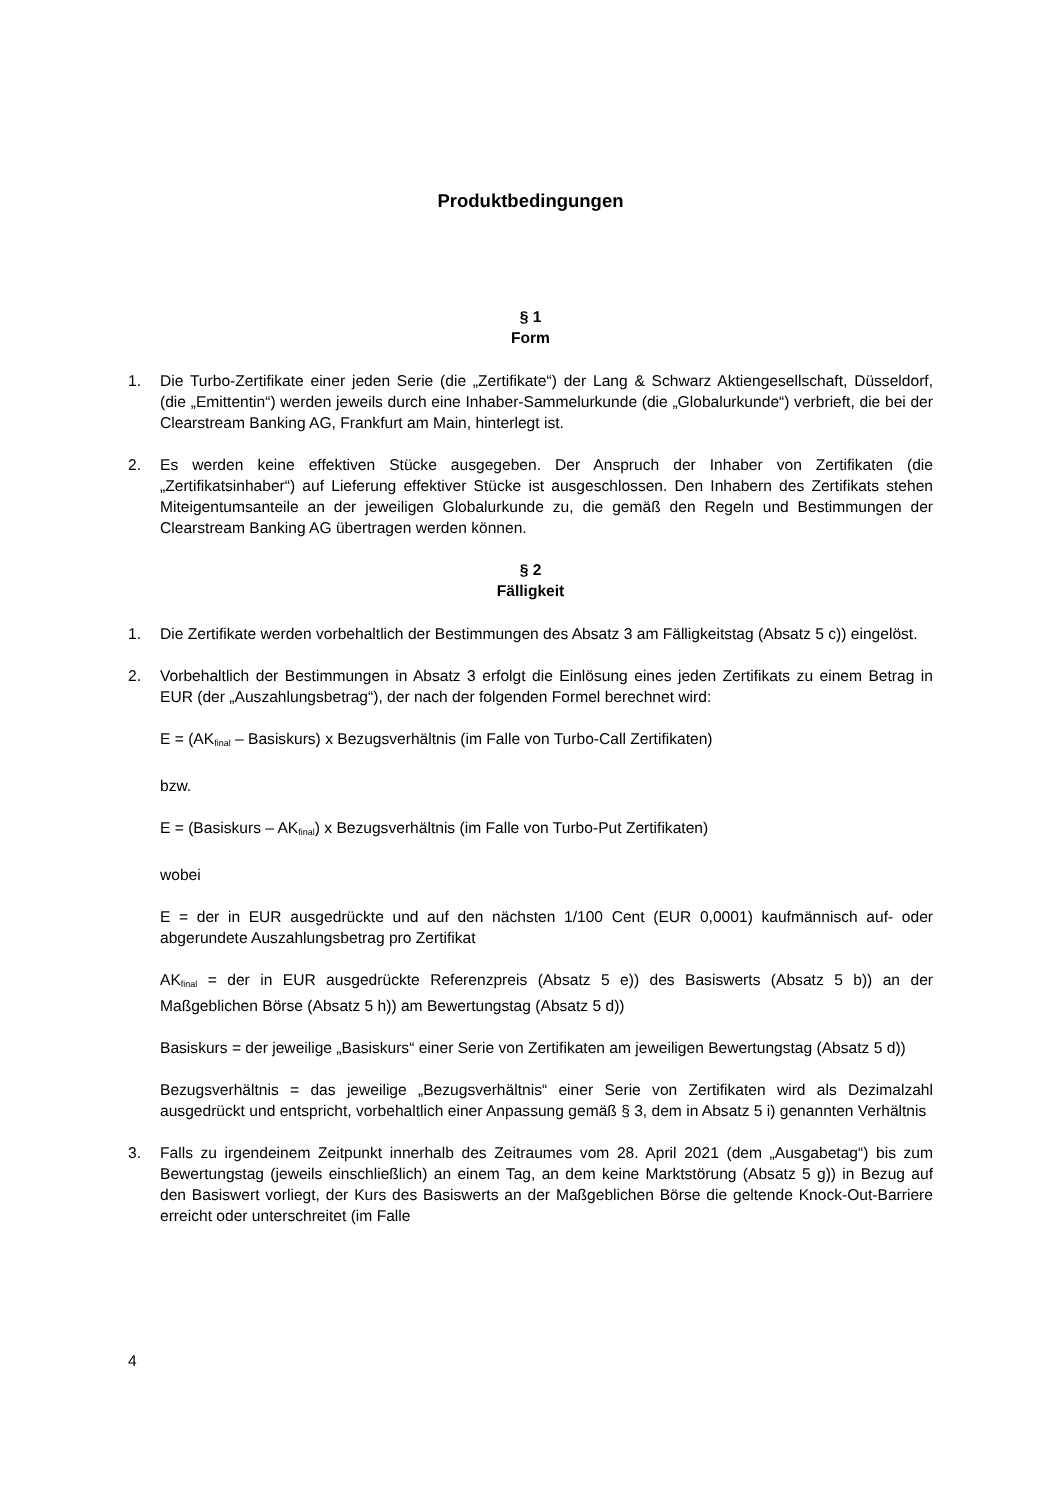Produktbedingungen
§ 1
Form
1. Die Turbo-Zertifikate einer jeden Serie (die „Zertifikate“) der Lang & Schwarz Aktiengesellschaft, Düsseldorf, (die „Emittentin“) werden jeweils durch eine Inhaber-Sammelurkunde (die „Globalurkunde“) verbrieft, die bei der Clearstream Banking AG, Frankfurt am Main, hinterlegt ist.
2. Es werden keine effektiven Stücke ausgegeben. Der Anspruch der Inhaber von Zertifikaten (die „Zertifikatsinhaber“) auf Lieferung effektiver Stücke ist ausgeschlossen. Den Inhabern des Zertifikats stehen Miteigentumsanteile an der jeweiligen Globalurkunde zu, die gemäß den Regeln und Bestimmungen der Clearstream Banking AG übertragen werden können.
§ 2
Fälligkeit
1. Die Zertifikate werden vorbehaltlich der Bestimmungen des Absatz 3 am Fälligkeitstag (Absatz 5 c)) eingelöst.
2. Vorbehaltlich der Bestimmungen in Absatz 3 erfolgt die Einlösung eines jeden Zertifikats zu einem Betrag in EUR (der „Auszahlungsbetrag“), der nach der folgenden Formel berechnet wird:
E = (AK<sub>final</sub> – Basiskurs) x Bezugsverhältnis (im Falle von Turbo-Call Zertifikaten)
bzw.
E = (Basiskurs – AK<sub>final</sub>) x Bezugsverhältnis (im Falle von Turbo-Put Zertifikaten)
wobei
E = der in EUR ausgedrückte und auf den nächsten 1/100 Cent (EUR 0,0001) kaufmännisch auf- oder abgerundete Auszahlungsbetrag pro Zertifikat
AK<sub>final</sub> = der in EUR ausgedrückte Referenzpreis (Absatz 5 e)) des Basiswerts (Absatz 5 b)) an der Maßgeblichen Börse (Absatz 5 h)) am Bewertungstag (Absatz 5 d))
Basiskurs = der jeweilige „Basiskurs“ einer Serie von Zertifikaten am jeweiligen Bewertungstag (Absatz 5 d))
Bezugsverhältnis = das jeweilige „Bezugsverhältnis“ einer Serie von Zertifikaten wird als Dezimalzahl ausgedrückt und entspricht, vorbehaltlich einer Anpassung gemäß § 3, dem in Absatz 5 i) genannten Verhältnis
3. Falls zu irgendeinem Zeitpunkt innerhalb des Zeitraumes vom 28. April 2021 (dem „Ausgabetag“) bis zum Bewertungstag (jeweils einschließlich) an einem Tag, an dem keine Marktstörung (Absatz 5 g)) in Bezug auf den Basiswert vorliegt, der Kurs des Basiswerts an der Maßgeblichen Börse die geltende Knock-Out-Barriere erreicht oder unterschreitet (im Falle
4